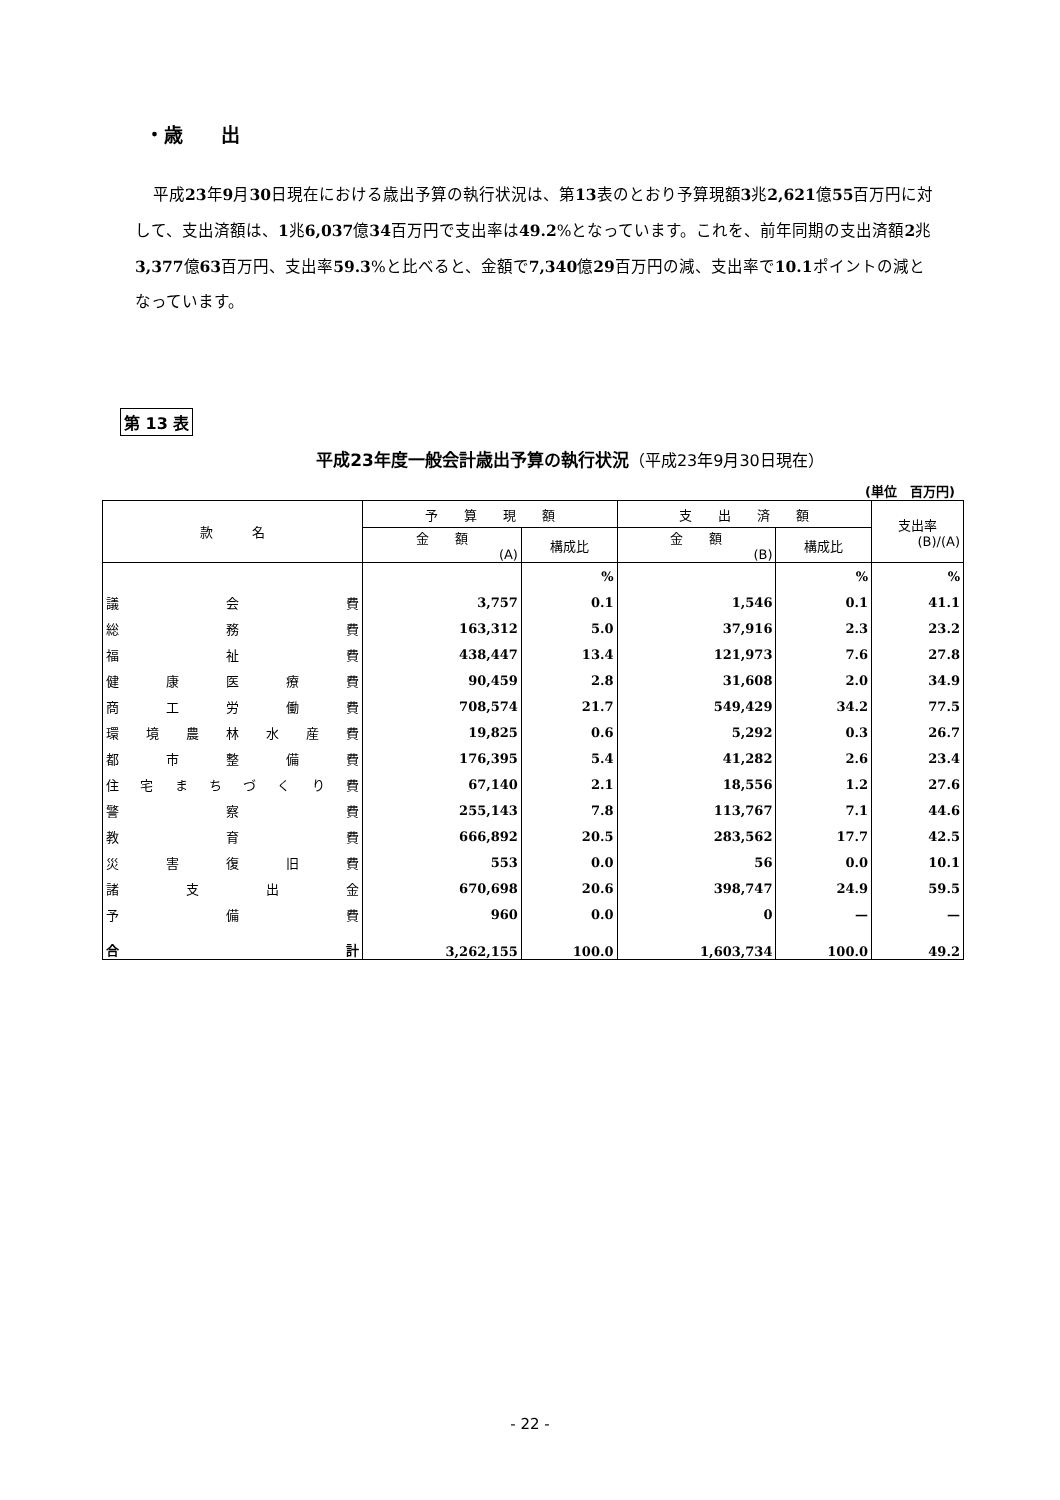・歳　　出
平成23年9月30日現在における歳出予算の執行状況は、第13表のとおり予算現額3兆2,621億55百万円に対して、支出済額は、1兆6,037億34百万円で支出率は49.2%となっています。これを、前年同期の支出済額2兆3,377億63百万円、支出率59.3%と比べると、金額で7,340億29百万円の減、支出率で10.1ポイントの減となっています。
第 13 表
平成23年度一般会計歳出予算の執行状況（平成23年9月30日現在）
(単位　百万円)
| 款 名 | 予 算 現 額 | | 支 出 済 額 | | 支出率 (B)/(A) |
| --- | --- | --- | --- | --- | --- |
| | 金 額 (A) | 構成比 | 金 額 (B) | 構成比 | |
| | | % | | % | % |
| 議 会 費 | 3,757 | 0.1 | 1,546 | 0.1 | 41.1 |
| 総 務 費 | 163,312 | 5.0 | 37,916 | 2.3 | 23.2 |
| 福 祉 費 | 438,447 | 13.4 | 121,973 | 7.6 | 27.8 |
| 健 康 医 療 費 | 90,459 | 2.8 | 31,608 | 2.0 | 34.9 |
| 商 工 労 働 費 | 708,574 | 21.7 | 549,429 | 34.2 | 77.5 |
| 環 境 農 林 水 産 費 | 19,825 | 0.6 | 5,292 | 0.3 | 26.7 |
| 都 市 整 備 費 | 176,395 | 5.4 | 41,282 | 2.6 | 23.4 |
| 住 宅 ま ち づ く り 費 | 67,140 | 2.1 | 18,556 | 1.2 | 27.6 |
| 警 察 費 | 255,143 | 7.8 | 113,767 | 7.1 | 44.6 |
| 教 育 費 | 666,892 | 20.5 | 283,562 | 17.7 | 42.5 |
| 災 害 復 旧 費 | 553 | 0.0 | 56 | 0.0 | 10.1 |
| 諸 支 出 金 | 670,698 | 20.6 | 398,747 | 24.9 | 59.5 |
| 予 備 費 | 960 | 0.0 | 0 | — | — |
| 合 計 | 3,262,155 | 100.0 | 1,603,734 | 100.0 | 49.2 |
- 22 -